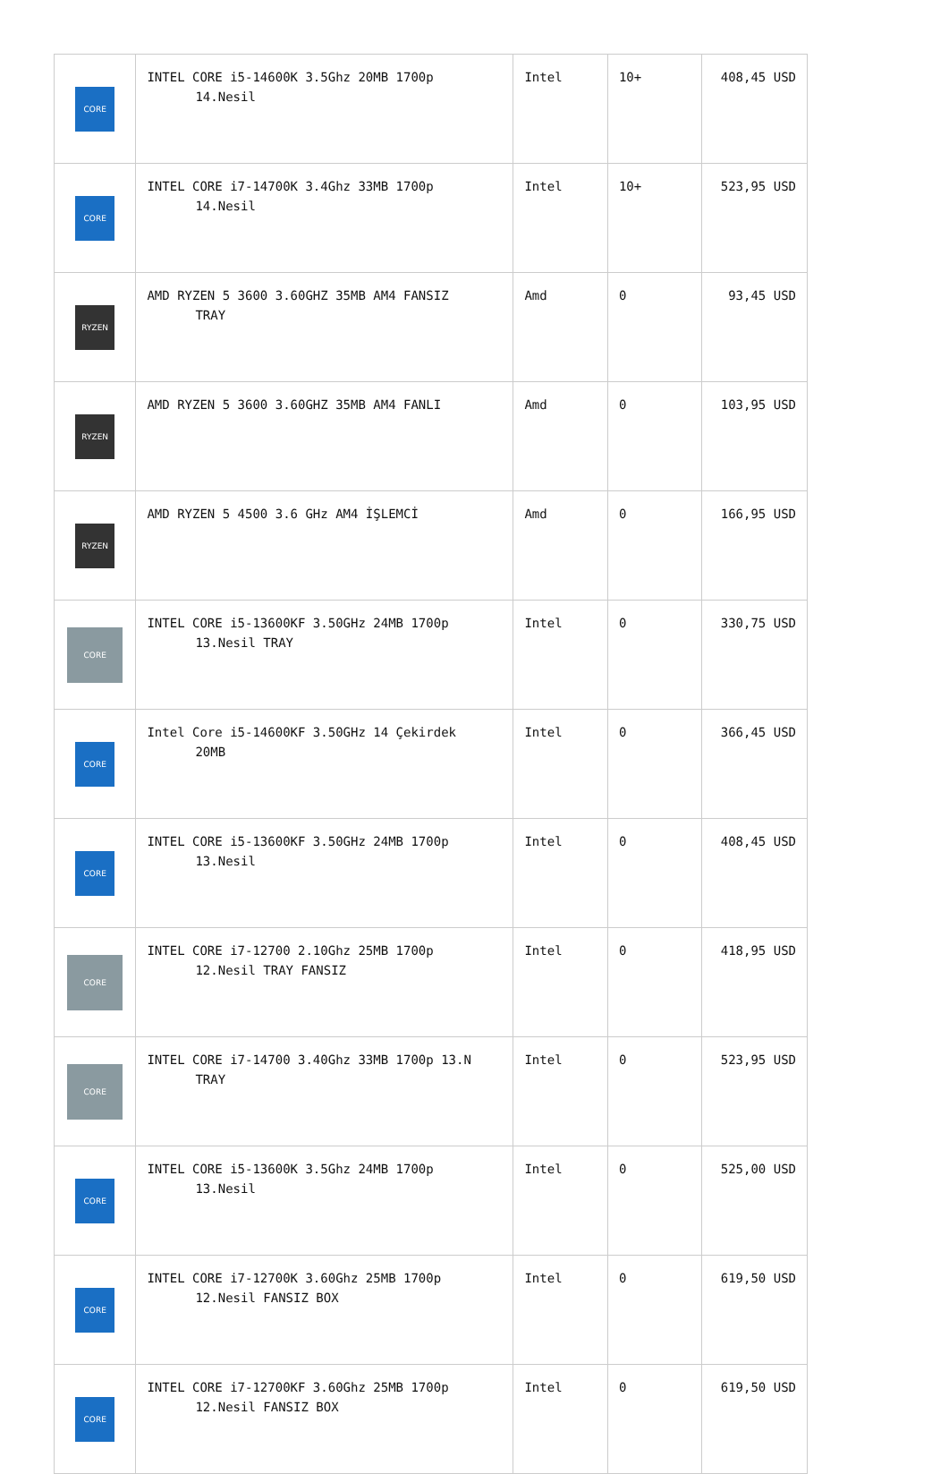| CORE | INTEL CORE i5-14600K 3.5Ghz 20MB 1700p 14.Nesil | Intel | 10+ | 408,45 USD |
| CORE | INTEL CORE i7-14700K 3.4Ghz 33MB 1700p 14.Nesil | Intel | 10+ | 523,95 USD |
| RYZEN | AMD RYZEN 5 3600 3.60GHZ 35MB AM4 FANSIZ TRAY | Amd | 0 | 93,45 USD |
| RYZEN | AMD RYZEN 5 3600 3.60GHZ 35MB AM4 FANLI | Amd | 0 | 103,95 USD |
| RYZEN | AMD RYZEN 5 4500 3.6 GHz AM4 İŞLEMCİ | Amd | 0 | 166,95 USD |
| CORE | INTEL CORE i5-13600KF 3.50GHz 24MB 1700p 13.Nesil TRAY | Intel | 0 | 330,75 USD |
| CORE | Intel Core i5-14600KF 3.50GHz 14 Çekirdek 20MB | Intel | 0 | 366,45 USD |
| CORE | INTEL CORE i5-13600KF 3.50GHz 24MB 1700p 13.Nesil | Intel | 0 | 408,45 USD |
| CORE | INTEL CORE i7-12700 2.10Ghz 25MB 1700p 12.Nesil TRAY FANSIZ | Intel | 0 | 418,95 USD |
| CORE | INTEL CORE i7-14700 3.40Ghz 33MB 1700p 13.N TRAY | Intel | 0 | 523,95 USD |
| CORE | INTEL CORE i5-13600K 3.5Ghz 24MB 1700p 13.Nesil | Intel | 0 | 525,00 USD |
| CORE | INTEL CORE i7-12700K 3.60Ghz 25MB 1700p 12.Nesil FANSIZ BOX | Intel | 0 | 619,50 USD |
| CORE | INTEL CORE i7-12700KF 3.60Ghz 25MB 1700p 12.Nesil FANSIZ BOX | Intel | 0 | 619,50 USD |